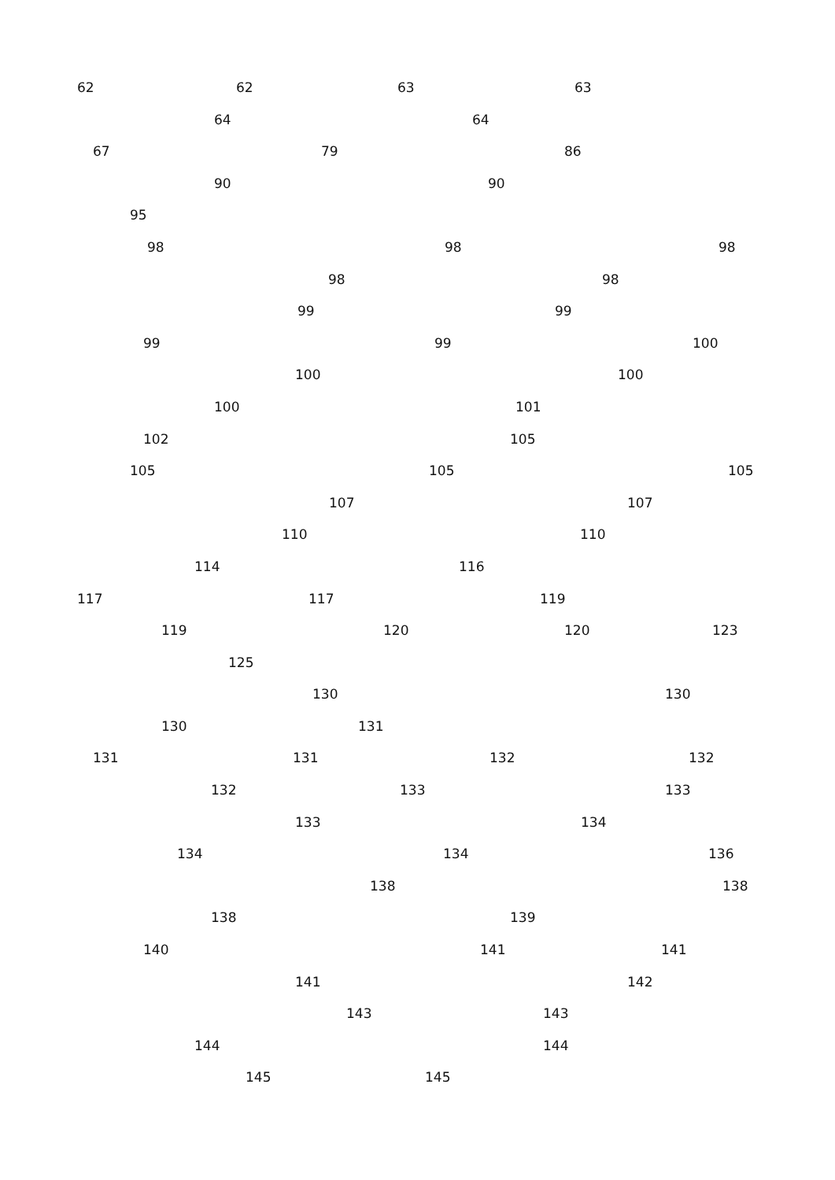62 62 63 63
64 64
67 79 86
90 90
95 98 98 98
98 98
99 99
99 99 100
100 100
100 101
102 105
105 105 105
107 107
110 110
114 116
117 117 119
119 120 120 123
125 130 130
130 131
131 131 132 132
132 133 133
133 134
134 134 136
138 138
138 139
140 141 141
141 142
143 143
144 144
145 145